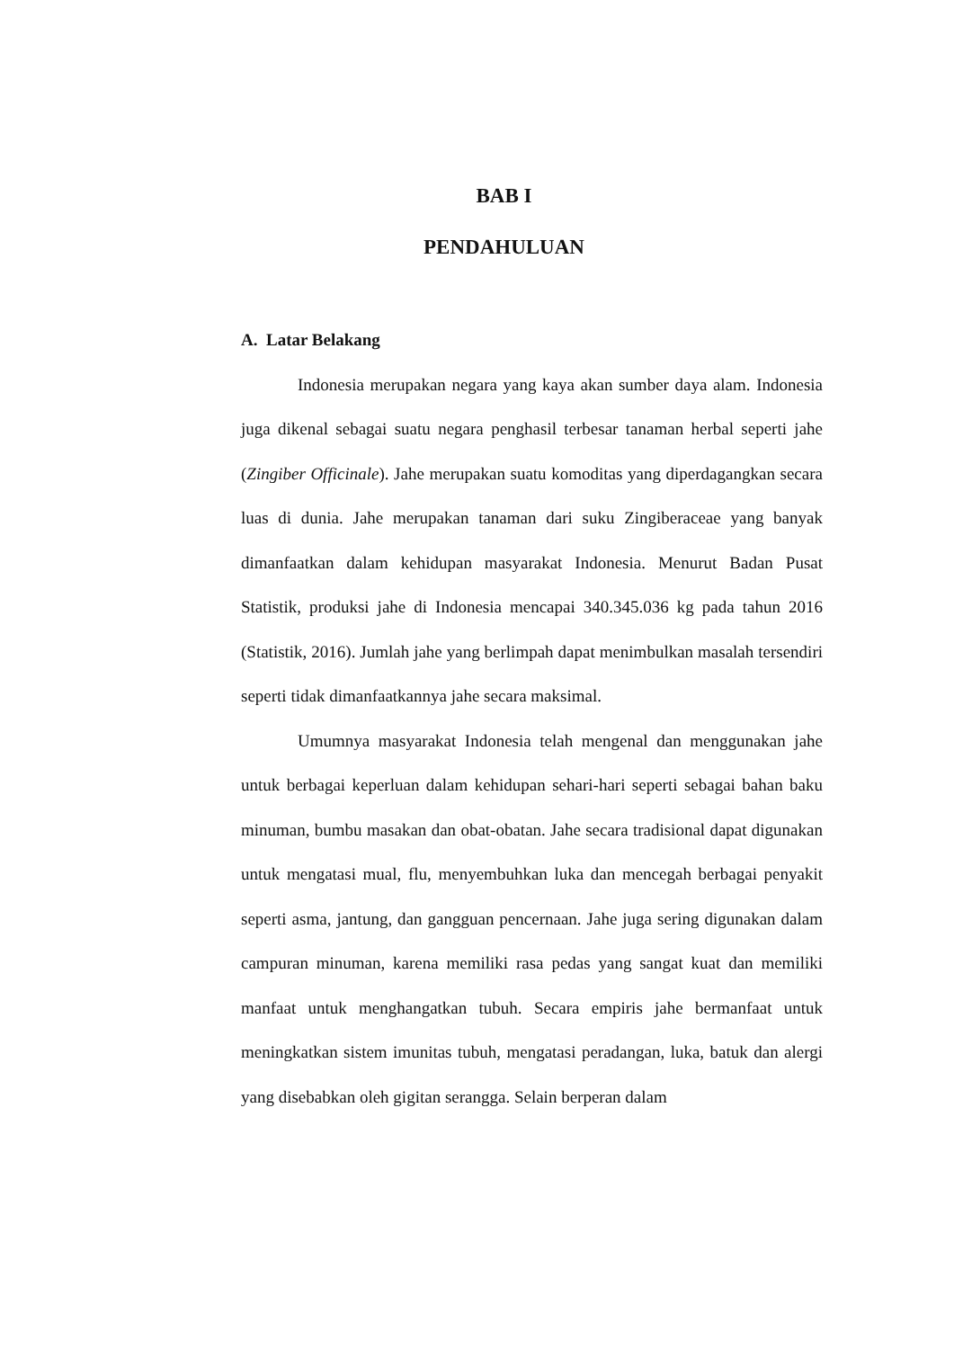BAB I
PENDAHULUAN
A. Latar Belakang
Indonesia merupakan negara yang kaya akan sumber daya alam. Indonesia juga dikenal sebagai suatu negara penghasil terbesar tanaman herbal seperti jahe (Zingiber Officinale). Jahe merupakan suatu komoditas yang diperdagangkan secara luas di dunia. Jahe merupakan tanaman dari suku Zingiberaceae yang banyak dimanfaatkan dalam kehidupan masyarakat Indonesia. Menurut Badan Pusat Statistik, produksi jahe di Indonesia mencapai 340.345.036 kg pada tahun 2016 (Statistik, 2016). Jumlah jahe yang berlimpah dapat menimbulkan masalah tersendiri seperti tidak dimanfaatkannya jahe secara maksimal.
Umumnya masyarakat Indonesia telah mengenal dan menggunakan jahe untuk berbagai keperluan dalam kehidupan sehari-hari seperti sebagai bahan baku minuman, bumbu masakan dan obat-obatan. Jahe secara tradisional dapat digunakan untuk mengatasi mual, flu, menyembuhkan luka dan mencegah berbagai penyakit seperti asma, jantung, dan gangguan pencernaan. Jahe juga sering digunakan dalam campuran minuman, karena memiliki rasa pedas yang sangat kuat dan memiliki manfaat untuk menghangatkan tubuh. Secara empiris jahe bermanfaat untuk meningkatkan sistem imunitas tubuh, mengatasi peradangan, luka, batuk dan alergi yang disebabkan oleh gigitan serangga. Selain berperan dalam